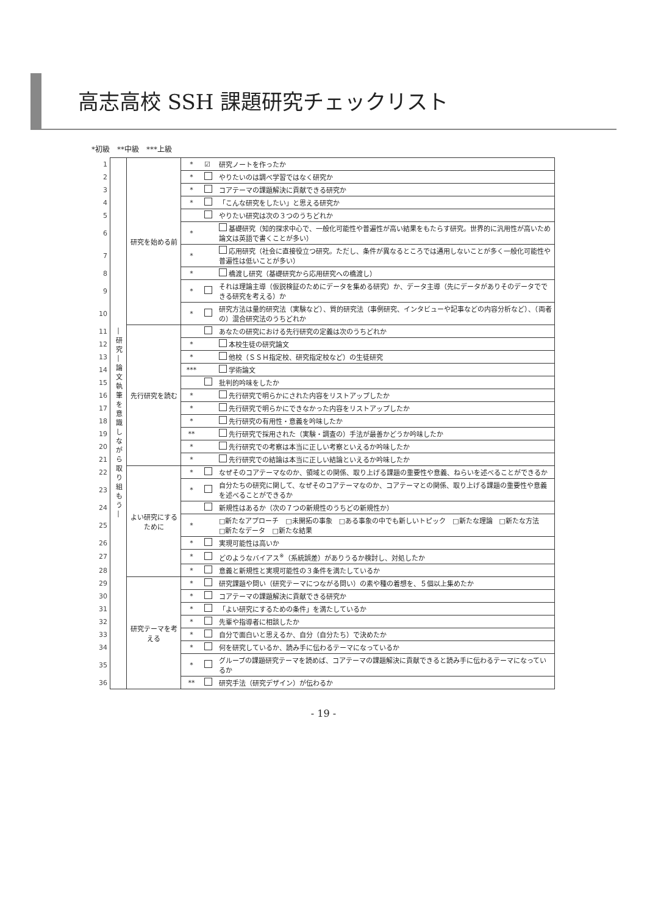高志高校 SSH 課題研究チェックリスト
*初級　**中級　***上級
| 1 | ―研究―論文執筆を意識しながら取り組もう― | 研究を始める前 | * | ☑ | 研究ノートを作ったか |
| 2 | | | * | | やりたいのは調べ学習ではなく研究か |
| 3 | | | * | | コアテーマの課題解決に貢献できる研究か |
| 4 | | | * | | 「こんな研究をしたい」と思える研究か |
| 5 | | | | | やりたい研究は次の３つのうちどれか |
| 6 | | | * | | 基礎研究（知的探求中心で、一般化可能性や普遍性が高い結果をもたらす研究。世界的に汎用性が高いため論文は英語で書くことが多い） |
| 7 | | | * | | 応用研究（社会に直接役立つ研究。ただし、条件が異なるところでは通用しないことが多く一般化可能性や普遍性は低いことが多い） |
| 8 | | | * | | 橋渡し研究（基礎研究から応用研究への橋渡し） |
| 9 | | | * | | それは理論主導（仮説検証のためにデータを集める研究）か、データ主導（先にデータがありそのデータでできる研究を考える）か |
| 10 | | | * | | 研究方法は量的研究法（実験など）、質的研究法（事例研究、インタビューや記事などの内容分析など）、（両者の）混合研究法のうちどれか |
| 11 | | 先行研究を読む | | | あなたの研究における先行研究の定義は次のうちどれか |
| 12 | | | * | | 本校生徒の研究論文 |
| 13 | | | * | | 他校（ＳＳＨ指定校、研究指定校など）の生徒研究 |
| 14 | | | *** | | 学術論文 |
| 15 | | | | | 批判的吟味をしたか |
| 16 | | | * | | 先行研究で明らかにされた内容をリストアップしたか |
| 17 | | | * | | 先行研究で明らかにできなかった内容をリストアップしたか |
| 18 | | | * | | 先行研究の有用性・意義を吟味したか |
| 19 | | | ** | | 先行研究で採用された（実験・調査の）手法が最善かどうか吟味したか |
| 20 | | | * | | 先行研究での考察は本当に正しい考察といえるか吟味したか |
| 21 | | | * | | 先行研究での結論は本当に正しい結論といえるか吟味したか |
| 22 | | よい研究にするために | * | | なぜそのコアテーマなのか、領域との関係、取り上げる課題の重要性や意義、ねらいを述べることができるか |
| 23 | | | * | | 自分たちの研究に関して、なぜそのコアテーマなのか、コアテーマとの関係、取り上げる課題の重要性や意義を述べることができるか |
| 24 | | | | | 新規性はあるか（次の７つの新規性のうちどの新規性か） |
| 25 | | | * | | □新たなアプローチ □未開拓の事象 □ある事象の中でも新しいトピック □新たな理論 □新たな方法 □新たなデータ □新たな結果 |
| 26 | | | * | | 実現可能性は高いか |
| 27 | | | * | | どのようなバイアス<sup>※</sup>（系統誤差）がありうるか検討し、対処したか |
| 28 | | | * | | 意義と新規性と実現可能性の３条件を満たしているか |
| 29 | | 研究テーマを考える | * | | 研究課題や問い（研究テーマにつながる問い）の素や種の着想を、５個以上集めたか |
| 30 | | | * | | コアテーマの課題解決に貢献できる研究か |
| 31 | | | * | | 「よい研究にするための条件」を満たしているか |
| 32 | | | * | | 先輩や指導者に相談したか |
| 33 | | | * | | 自分で面白いと思えるか、自分（自分たち）で決めたか |
| 34 | | | * | | 何を研究しているか、読み手に伝わるテーマになっているか |
| 35 | | | * | | グループの課題研究テーマを読めば、コアテーマの課題解決に貢献できると読み手に伝わるテーマになっているか |
| 36 | | | ** | | 研究手法（研究デザイン）が伝わるか |
- 19 -